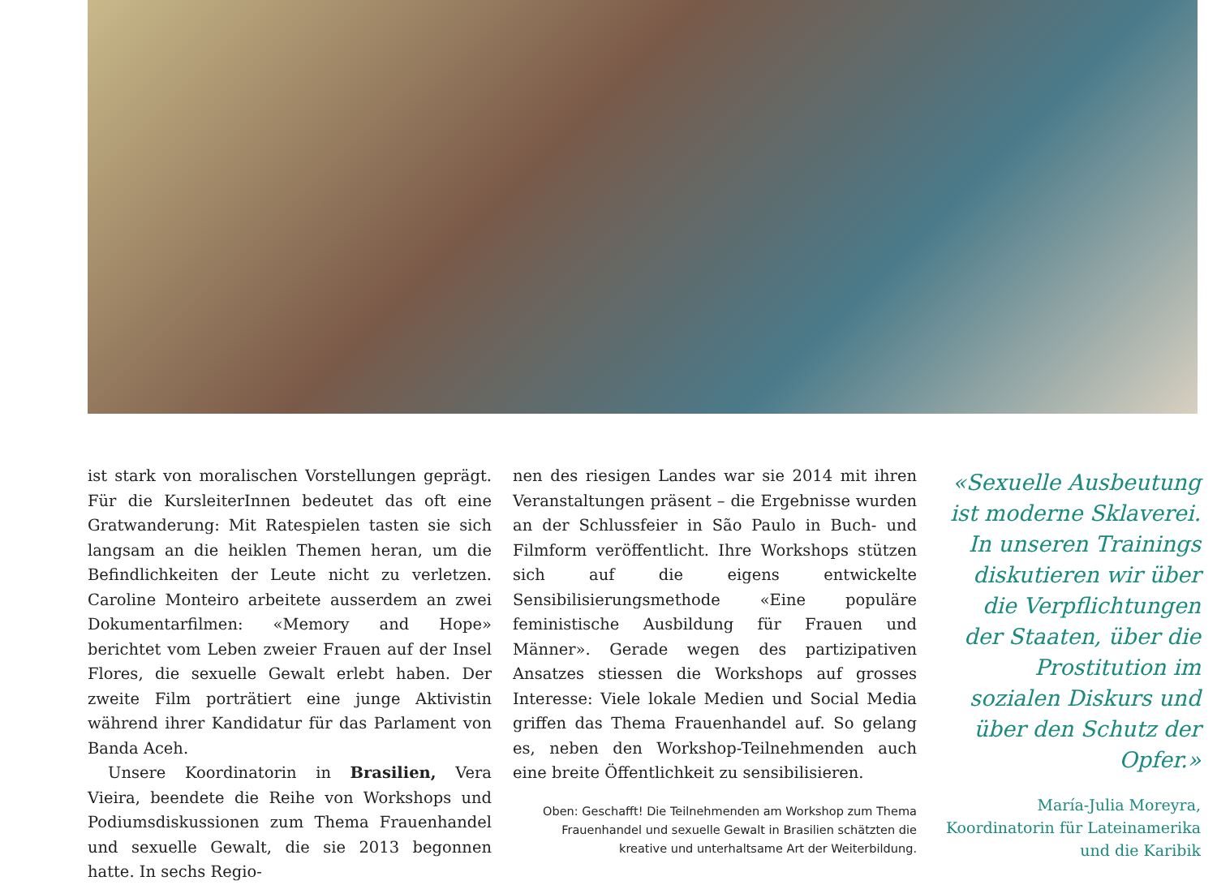ist stark von moralischen Vorstellungen geprägt. Für die KursleiterInnen bedeutet das oft eine Gratwanderung: Mit Ratespielen tasten sie sich langsam an die heiklen Themen heran, um die Befindlichkeiten der Leute nicht zu verletzen. Caroline Monteiro arbeitete ausserdem an zwei Dokumentarfilmen: «Memory and Hope» berichtet vom Leben zweier Frauen auf der Insel Flores, die sexuelle Gewalt erlebt haben. Der zweite Film porträtiert eine junge Aktivistin während ihrer Kandidatur für das Parlament von Banda Aceh.
Unsere Koordinatorin in Brasilien, Vera Vieira, beendete die Reihe von Workshops und Podiumsdiskussionen zum Thema Frauenhandel und sexuelle Gewalt, die sie 2013 begonnen hatte. In sechs Regio-
nen des riesigen Landes war sie 2014 mit ihren Veranstaltungen präsent – die Ergebnisse wurden an der Schlussfeier in São Paulo in Buch- und Filmform veröffentlicht. Ihre Workshops stützen sich auf die eigens entwickelte Sensibilisierungsmethode «Eine populäre feministische Ausbildung für Frauen und Männer». Gerade wegen des partizipativen Ansatzes stiessen die Workshops auf grosses Interesse: Viele lokale Medien und Social Media griffen das Thema Frauenhandel auf. So gelang es, neben den Workshop-Teilnehmenden auch eine breite Öffentlichkeit zu sensibilisieren.
Oben: Geschafft! Die Teilnehmenden am Workshop zum Thema Frauenhandel und sexuelle Gewalt in Brasilien schätzten die kreative und unterhaltsame Art der Weiterbildung.
«Sexuelle Ausbeutung ist moderne Sklaverei. In unseren Trainings diskutieren wir über die Verpflichtungen der Staaten, über die Prostitution im sozialen Diskurs und über den Schutz der Opfer.»
María-Julia Moreyra,
Koordinatorin für Lateinamerika
und die Karibik